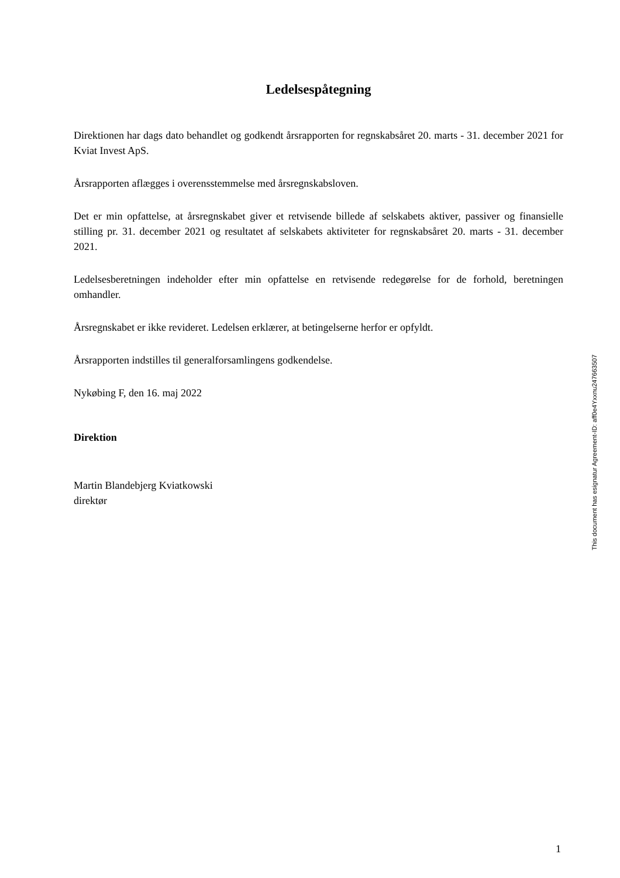Ledelsespåtegning
Direktionen har dags dato behandlet og godkendt årsrapporten for regnskabsåret 20. marts - 31. december 2021 for Kviat Invest ApS.
Årsrapporten aflægges i overensstemmelse med årsregnskabsloven.
Det er min opfattelse, at årsregnskabet giver et retvisende billede af selskabets aktiver, passiver og finansielle stilling pr. 31. december 2021 og resultatet af selskabets aktiviteter for regnskabsåret 20. marts - 31. december 2021.
Ledelsesberetningen indeholder efter min opfattelse en retvisende redegørelse for de forhold, beretningen omhandler.
Årsregnskabet er ikke revideret. Ledelsen erklærer, at betingelserne herfor er opfyldt.
Årsrapporten indstilles til generalforsamlingens godkendelse.
Nykøbing F, den 16. maj 2022
Direktion
Martin Blandebjerg Kviatkowski
direktør
This document has esignatur Agreement-ID: aff0e4Yxxnu247663507
1